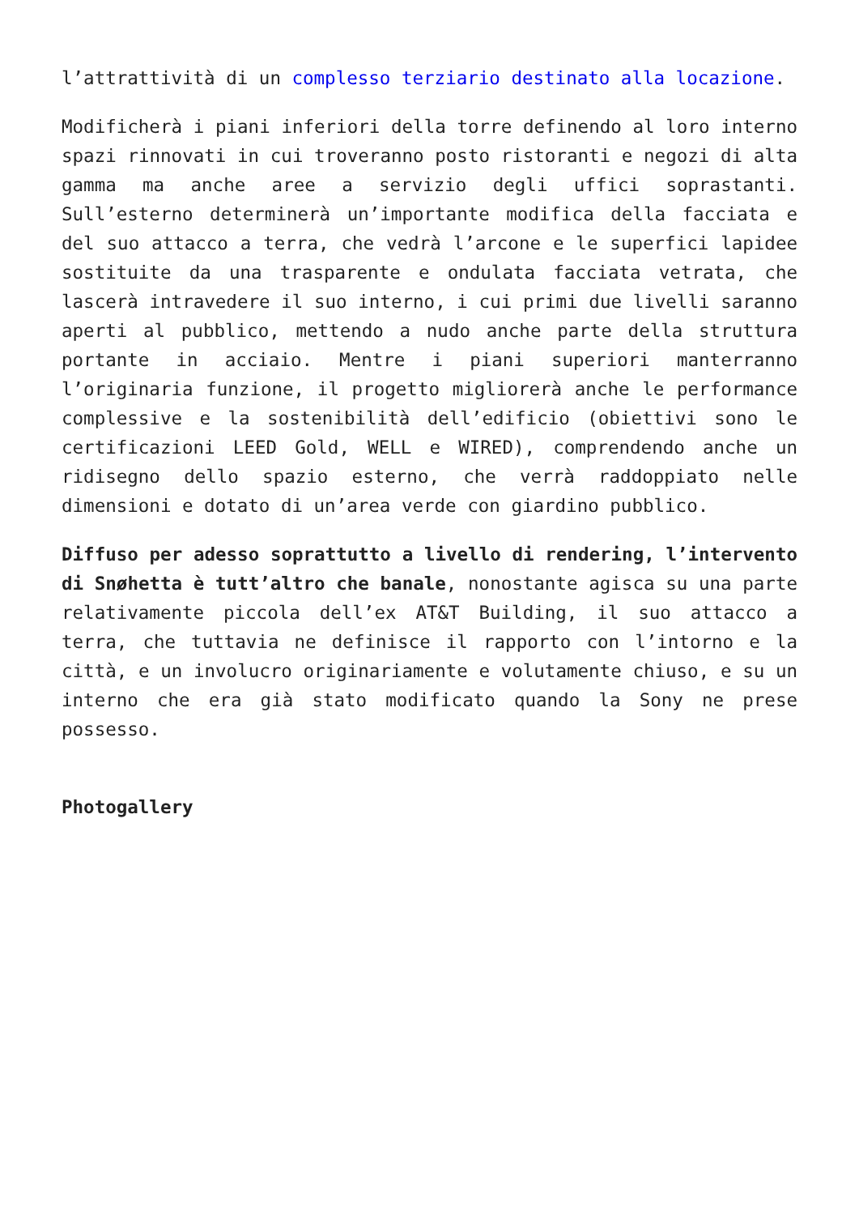l’attrattività di un complesso terziario destinato alla locazione.
Modificherà i piani inferiori della torre definendo al loro interno spazi rinnovati in cui troveranno posto ristoranti e negozi di alta gamma ma anche aree a servizio degli uffici soprastanti. Sull’esterno determinerà un’importante modifica della facciata e del suo attacco a terra, che vedrà l’arcone e le superfici lapidee sostituite da una trasparente e ondulata facciata vetrata, che lascerà intravedere il suo interno, i cui primi due livelli saranno aperti al pubblico, mettendo a nudo anche parte della struttura portante in acciaio. Mentre i piani superiori manterranno l’originaria funzione, il progetto migliorerà anche le performance complessive e la sostenibilità dell’edificio (obiettivi sono le certificazioni LEED Gold, WELL e WIRED), comprendendo anche un ridisegno dello spazio esterno, che verrà raddoppiato nelle dimensioni e dotato di un’area verde con giardino pubblico.
Diffuso per adesso soprattutto a livello di rendering, l’intervento di Snøhetta è tutt’altro che banale, nonostante agisca su una parte relativamente piccola dell’ex AT&T Building, il suo attacco a terra, che tuttavia ne definisce il rapporto con l’intorno e la città, e un involucro originariamente e volutamente chiuso, e su un interno che era già stato modificato quando la Sony ne prese possesso.
Photogallery